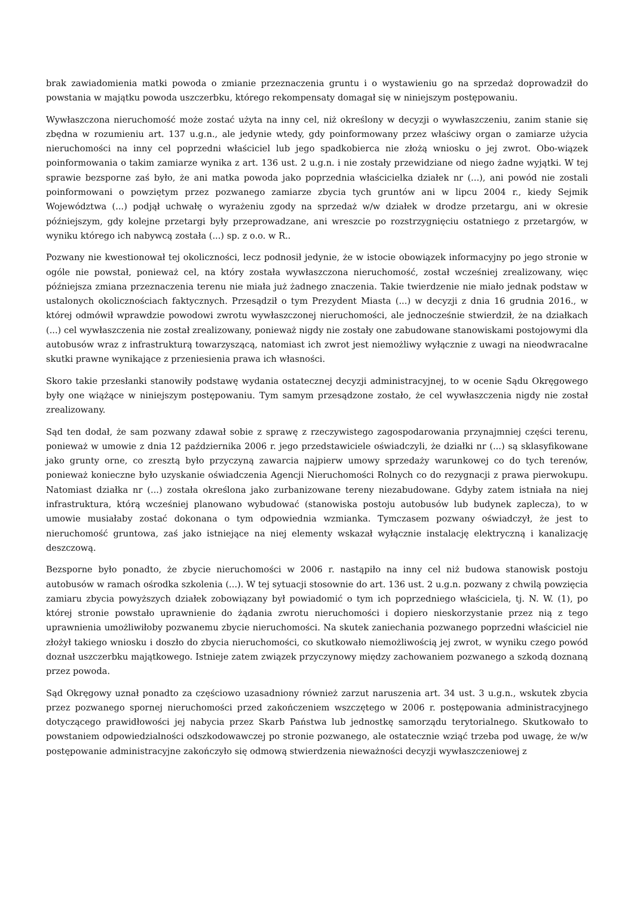brak zawiadomienia matki powoda o zmianie przeznaczenia gruntu i o wystawieniu go na sprzedaż doprowadził do powstania w majątku powoda uszczerbku, którego rekompensaty domagał się w niniejszym postępowaniu.
Wywłaszczona nieruchomość może zostać użyta na inny cel, niż określony w decyzji o wywłaszczeniu, zanim stanie się zbędna w rozumieniu art. 137 u.g.n., ale jedynie wtedy, gdy poinformowany przez właściwy organ o zamiarze użycia nieruchomości na inny cel poprzedni właściciel lub jego spadkobierca nie złożą wniosku o jej zwrot. Obo-wiązek poinformowania o takim zamiarze wynika z art. 136 ust. 2 u.g.n. i nie zostały przewidziane od niego żadne wyjątki. W tej sprawie bezsporne zaś było, że ani matka powoda jako poprzednia właścicielka działek nr (...), ani powód nie zostali poinformowani o powziętym przez pozwanego zamiarze zbycia tych gruntów ani w lipcu 2004 r., kiedy Sejmik Województwa (...) podjął uchwałę o wyrażeniu zgody na sprzedaż w/w działek w drodze przetargu, ani w okresie późniejszym, gdy kolejne przetargi były przeprowadzane, ani wreszcie po rozstrzygnięciu ostatniego z przetargów, w wyniku którego ich nabywcą została (...) sp. z o.o. w R..
Pozwany nie kwestionował tej okoliczności, lecz podnosił jedynie, że w istocie obowiązek informacyjny po jego stronie w ogóle nie powstał, ponieważ cel, na który została wywłaszczona nieruchomość, został wcześniej zrealizowany, więc późniejsza zmiana przeznaczenia terenu nie miała już żadnego znaczenia. Takie twierdzenie nie miało jednak podstaw w ustalonych okolicznościach faktycznych. Przesądził o tym Prezydent Miasta (...) w decyzji z dnia 16 grudnia 2016., w której odmówił wprawdzie powodowi zwrotu wywłaszczonej nieruchomości, ale jednocześnie stwierdził, że na działkach (...) cel wywłaszczenia nie został zrealizowany, ponieważ nigdy nie zostały one zabudowane stanowiskami postojowymi dla autobusów wraz z infrastrukturą towarzyszącą, natomiast ich zwrot jest niemożliwy wyłącznie z uwagi na nieodwracalne skutki prawne wynikające z przeniesienia prawa ich własności.
Skoro takie przesłanki stanowiły podstawę wydania ostatecznej decyzji administracyjnej, to w ocenie Sądu Okręgowego były one wiążące w niniejszym postępowaniu. Tym samym przesądzone zostało, że cel wywłaszczenia nigdy nie został zrealizowany.
Sąd ten dodał, że sam pozwany zdawał sobie z sprawę z rzeczywistego zagospodarowania przynajmniej części terenu, ponieważ w umowie z dnia 12 października 2006 r. jego przedstawiciele oświadczyli, że działki nr (...) są sklasyfikowane jako grunty orne, co zresztą było przyczyną zawarcia najpierw umowy sprzedaży warunkowej co do tych terenów, ponieważ konieczne było uzyskanie oświadczenia Agencji Nieruchomości Rolnych co do rezygnacji z prawa pierwokupu. Natomiast działka nr (...) została określona jako zurbanizowane tereny niezabudowane. Gdyby zatem istniała na niej infrastruktura, którą wcześniej planowano wybudować (stanowiska postoju autobusów lub budynek zaplecza), to w umowie musiałaby zostać dokonana o tym odpowiednia wzmianka. Tymczasem pozwany oświadczył, że jest to nieruchomość gruntowa, zaś jako istniejące na niej elementy wskazał wyłącznie instalację elektryczną i kanalizację deszczową.
Bezsporne było ponadto, że zbycie nieruchomości w 2006 r. nastąpiło na inny cel niż budowa stanowisk postoju autobusów w ramach ośrodka szkolenia (...). W tej sytuacji stosownie do art. 136 ust. 2 u.g.n. pozwany z chwilą powzięcia zamiaru zbycia powyższych działek zobowiązany był powiadomić o tym ich poprzedniego właściciela, tj. N. W. (1), po której stronie powstało uprawnienie do żądania zwrotu nieruchomości i dopiero nieskorzystanie przez nią z tego uprawnienia umożliwiłoby pozwanemu zbycie nieruchomości. Na skutek zaniechania pozwanego poprzedni właściciel nie złożył takiego wniosku i doszło do zbycia nieruchomości, co skutkowało niemożliwością jej zwrot, w wyniku czego powód doznał uszczerbku majątkowego. Istnieje zatem związek przyczynowy między zachowaniem pozwanego a szkodą doznaną przez powoda.
Sąd Okręgowy uznał ponadto za częściowo uzasadniony również zarzut naruszenia art. 34 ust. 3 u.g.n., wskutek zbycia przez pozwanego spornej nieruchomości przed zakończeniem wszczętego w 2006 r. postępowania administracyjnego dotyczącego prawidłowości jej nabycia przez Skarb Państwa lub jednostkę samorządu terytorialnego. Skutkowało to powstaniem odpowiedzialności odszkodowawczej po stronie pozwanego, ale ostatecznie wziąć trzeba pod uwagę, że w/w postępowanie administracyjne zakończyło się odmową stwierdzenia nieważności decyzji wywłaszczeniowej z